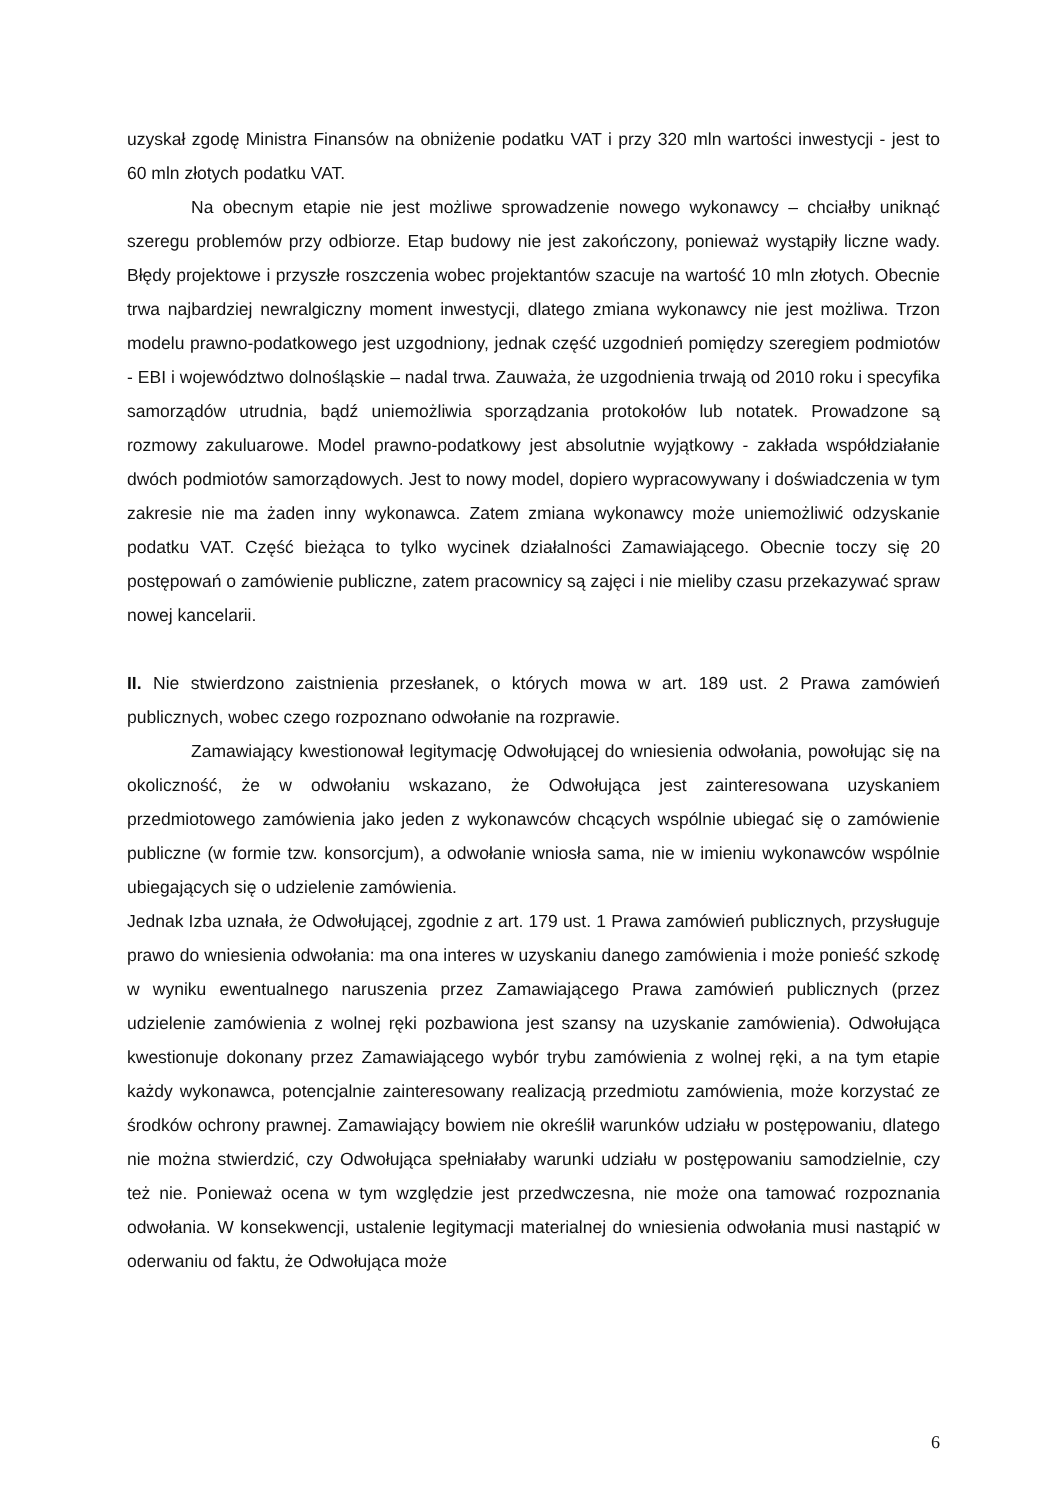uzyskał zgodę Ministra Finansów na obniżenie podatku VAT i przy 320 mln wartości inwestycji - jest to 60 mln złotych podatku VAT.
Na obecnym etapie nie jest możliwe sprowadzenie nowego wykonawcy – chciałby uniknąć szeregu problemów przy odbiorze. Etap budowy nie jest zakończony, ponieważ wystąpiły liczne wady. Błędy projektowe i przyszłe roszczenia wobec projektantów szacuje na wartość 10 mln złotych. Obecnie trwa najbardziej newralgiczny moment inwestycji, dlatego zmiana wykonawcy nie jest możliwa. Trzon modelu prawno-podatkowego jest uzgodniony, jednak część uzgodnień pomiędzy szeregiem podmiotów - EBI i województwo dolnośląskie – nadal trwa. Zauważa, że uzgodnienia trwają od 2010 roku i specyfika samorządów utrudnia, bądź uniemożliwia sporządzania protokołów lub notatek. Prowadzone są rozmowy zakuluarowe. Model prawno-podatkowy jest absolutnie wyjątkowy - zakłada współdziałanie dwóch podmiotów samorządowych. Jest to nowy model, dopiero wypracowywany i doświadczenia w tym zakresie nie ma żaden inny wykonawca. Zatem zmiana wykonawcy może uniemożliwić odzyskanie podatku VAT. Część bieżąca to tylko wycinek działalności Zamawiającego. Obecnie toczy się 20 postępowań o zamówienie publiczne, zatem pracownicy są zajęci i nie mieliby czasu przekazywać spraw nowej kancelarii.
II. Nie stwierdzono zaistnienia przesłanek, o których mowa w art. 189 ust. 2 Prawa zamówień publicznych, wobec czego rozpoznano odwołanie na rozprawie.
Zamawiający kwestionował legitymację Odwołującej do wniesienia odwołania, powołując się na okoliczność, że w odwołaniu wskazano, że Odwołująca jest zainteresowana uzyskaniem przedmiotowego zamówienia jako jeden z wykonawców chcących wspólnie ubiegać się o zamówienie publiczne (w formie tzw. konsorcjum), a odwołanie wniosła sama, nie w imieniu wykonawców wspólnie ubiegających się o udzielenie zamówienia.
Jednak Izba uznała, że Odwołującej, zgodnie z art. 179 ust. 1 Prawa zamówień publicznych, przysługuje prawo do wniesienia odwołania: ma ona interes w uzyskaniu danego zamówienia i może ponieść szkodę w wyniku ewentualnego naruszenia przez Zamawiającego Prawa zamówień publicznych (przez udzielenie zamówienia z wolnej ręki pozbawiona jest szansy na uzyskanie zamówienia). Odwołująca kwestionuje dokonany przez Zamawiającego wybór trybu zamówienia z wolnej ręki, a na tym etapie każdy wykonawca, potencjalnie zainteresowany realizacją przedmiotu zamówienia, może korzystać ze środków ochrony prawnej. Zamawiający bowiem nie określił warunków udziału w postępowaniu, dlatego nie można stwierdzić, czy Odwołująca spełniałaby warunki udziału w postępowaniu samodzielnie, czy też nie. Ponieważ ocena w tym względzie jest przedwczesna, nie może ona tamować rozpoznania odwołania. W konsekwencji, ustalenie legitymacji materialnej do wniesienia odwołania musi nastąpić w oderwaniu od faktu, że Odwołująca może
6